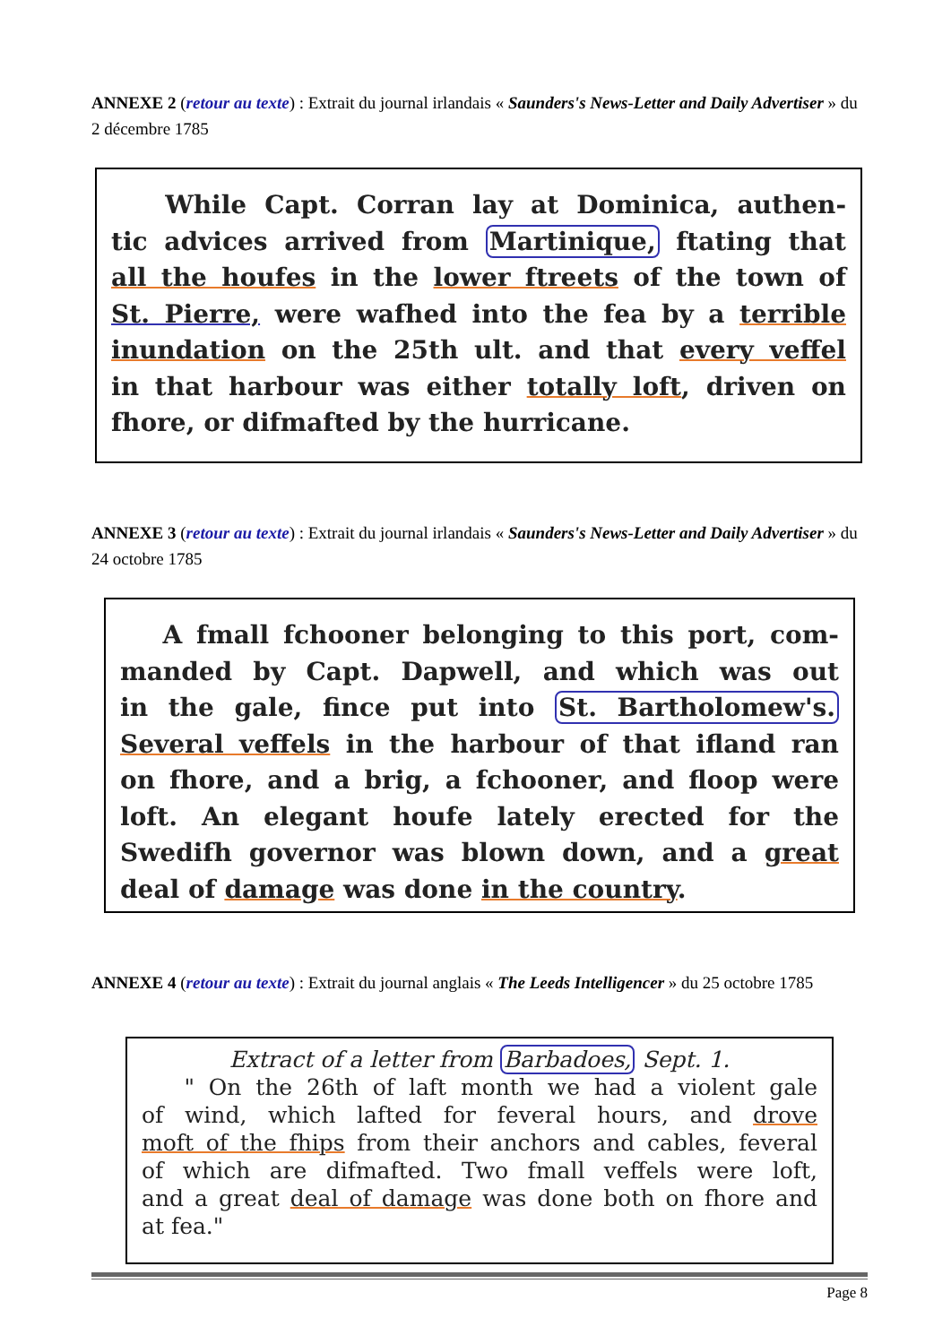ANNEXE 2 (retour au texte) : Extrait du journal irlandais « Saunders's News-Letter and Daily Advertiser » du 2 décembre 1785
While Capt. Corran lay at Dominica, authen-
tic advices arrived from Martinique, ftating that
all the houfes in the lower ftreets of the town of
St. Pierre, were wafhed into the fea by a terrible
inundation on the 25th ult. and that every veffel
in that harbour was either totally loft, driven on
fhore, or difmafted by the hurricane.
ANNEXE 3 (retour au texte) : Extrait du journal irlandais « Saunders's News-Letter and Daily Advertiser » du 24 octobre 1785
A fmall fchooner belonging to this port, com-
manded by Capt. Dapwell, and which was out
in the gale, fince put into St. Bartholomew's.
Several veffels in the harbour of that ifland ran
on fhore, and a brig, a fchooner, and floop were
loft. An elegant houfe lately erected for the
Swedifh governor was blown down, and a great
deal of damage was done in the country.
ANNEXE 4 (retour au texte) : Extrait du journal anglais « The Leeds Intelligencer » du 25 octobre 1785
Extract of a letter from Barbadoes, Sept. 1.
" On the 26th of laft month we had a violent gale
of wind, which lafted for feveral hours, and drove
moft of the fhips from their anchors and cables, feveral
of which are difmafted. Two fmall veffels were loft,
and a great deal of damage was done both on fhore and
at fea."
Page 8